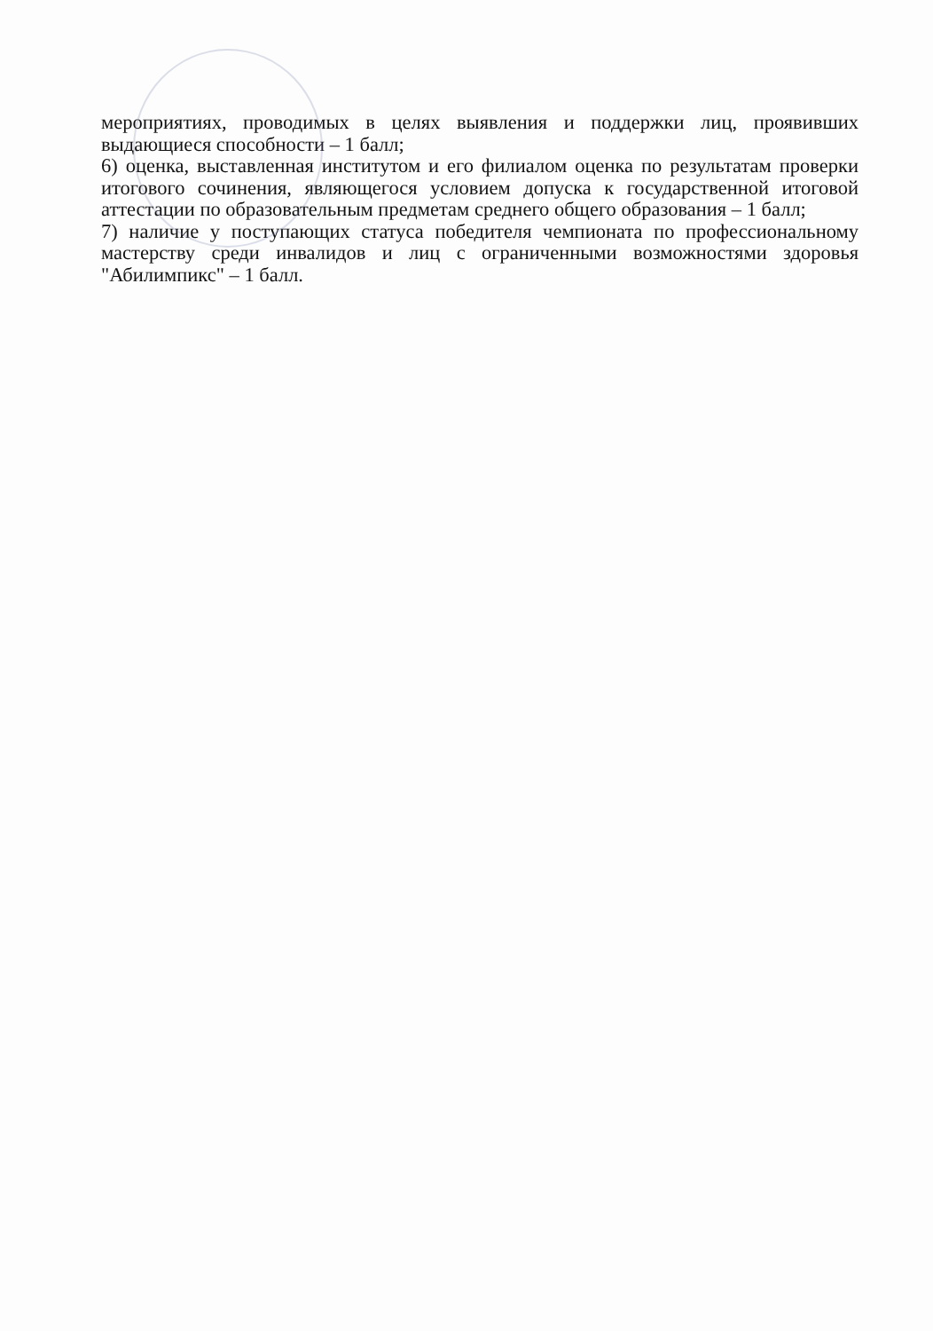мероприятиях, проводимых в целях выявления и поддержки лиц, проявивших выдающиеся способности – 1 балл;
6) оценка, выставленная институтом и его филиалом оценка по результатам проверки итогового сочинения, являющегося условием допуска к государственной итоговой аттестации по образовательным предметам среднего общего образования – 1 балл;
7) наличие у поступающих статуса победителя чемпионата по профессиональному мастерству среди инвалидов и лиц с ограниченными возможностями здоровья "Абилимпикс" – 1 балл.